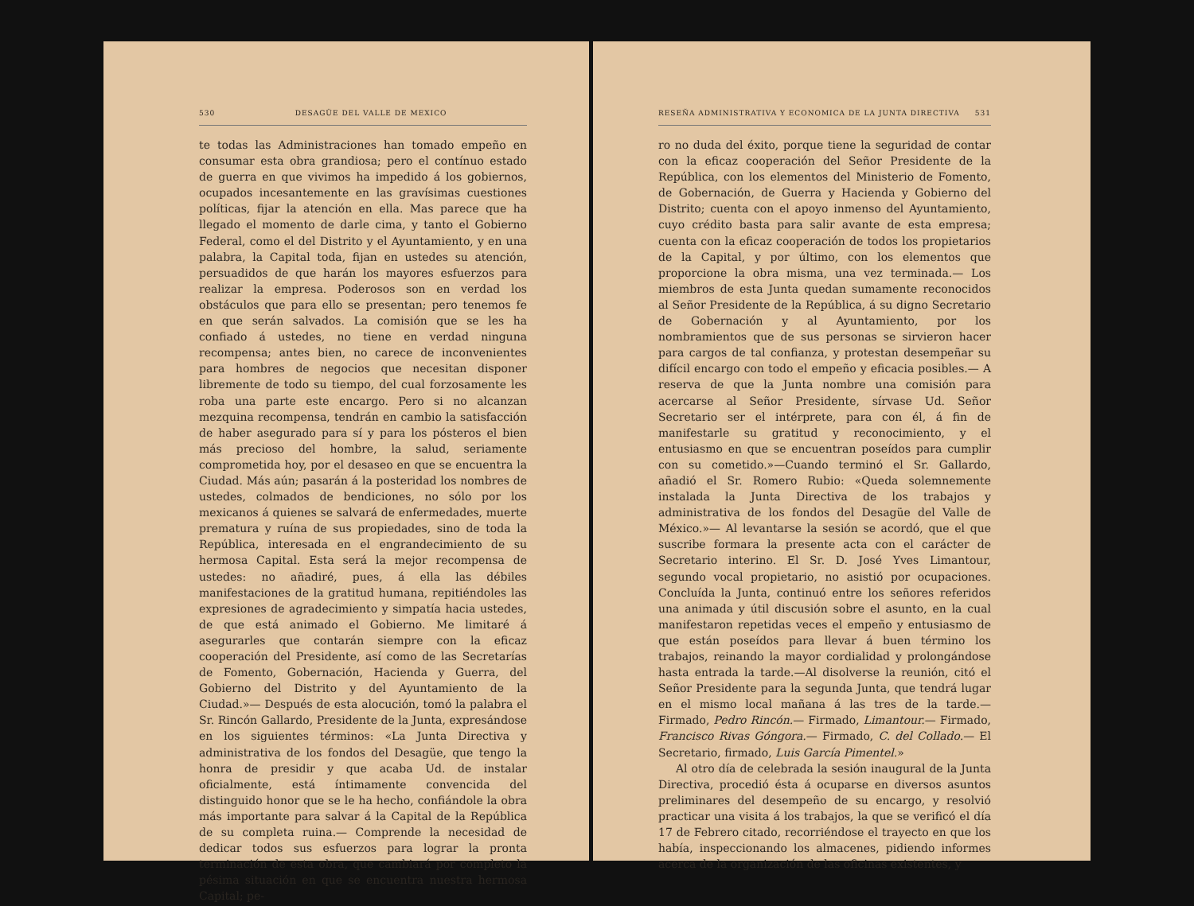530 DESAGÜE DEL VALLE DE MEXICO
te todas las Administraciones han tomado empeño en consumar esta obra grandiosa; pero el contínuo estado de guerra en que vivimos ha impedido á los gobiernos, ocupados incesantemente en las gravísimas cuestiones políticas, fijar la atención en ella. Mas parece que ha llegado el momento de darle cima, y tanto el Gobierno Federal, como el del Distrito y el Ayuntamiento, y en una palabra, la Capital toda, fijan en ustedes su atención, persuadidos de que harán los mayores esfuerzos para realizar la empresa. Poderosos son en verdad los obstáculos que para ello se presentan; pero tenemos fe en que serán salvados. La comisión que se les ha confiado á ustedes, no tiene en verdad ninguna recompensa; antes bien, no carece de inconvenientes para hombres de negocios que necesitan disponer libremente de todo su tiempo, del cual forzosamente les roba una parte este encargo. Pero si no alcanzan mezquina recompensa, tendrán en cambio la satisfacción de haber asegurado para sí y para los pósteros el bien más precioso del hombre, la salud, seriamente comprometida hoy, por el desaseo en que se encuentra la Ciudad. Más aún; pasarán á la posteridad los nombres de ustedes, colmados de bendiciones, no sólo por los mexicanos á quienes se salvará de enfermedades, muerte prematura y ruína de sus propiedades, sino de toda la República, interesada en el engrandecimiento de su hermosa Capital. Esta será la mejor recompensa de ustedes: no añadiré, pues, á ella las débiles manifestaciones de la gratitud humana, repitiéndoles las expresiones de agradecimiento y simpatía hacia ustedes, de que está animado el Gobierno. Me limitaré á asegurarles que contarán siempre con la eficaz cooperación del Presidente, así como de las Secretarías de Fomento, Gobernación, Hacienda y Guerra, del Gobierno del Distrito y del Ayuntamiento de la Ciudad.»— Después de esta alocución, tomó la palabra el Sr. Rincón Gallardo, Presidente de la Junta, expresándose en los siguientes términos: «La Junta Directiva y administrativa de los fondos del Desagüe, que tengo la honra de presidir y que acaba Ud. de instalar oficialmente, está íntimamente convencida del distinguido honor que se le ha hecho, confiándole la obra más importante para salvar á la Capital de la República de su completa ruina.— Comprende la necesidad de dedicar todos sus esfuerzos para lograr la pronta terminación de esta obra, que cambiará por completo la pésima situación en que se encuentra nuestra hermosa Capital; pe-
RESEÑA ADMINISTRATIVA Y ECONOMICA DE LA JUNTA DIRECTIVA 531
ro no duda del éxito, porque tiene la seguridad de contar con la eficaz cooperación del Señor Presidente de la República, con los elementos del Ministerio de Fomento, de Gobernación, de Guerra y Hacienda y Gobierno del Distrito; cuenta con el apoyo inmenso del Ayuntamiento, cuyo crédito basta para salir avante de esta empresa; cuenta con la eficaz cooperación de todos los propietarios de la Capital, y por último, con los elementos que proporcione la obra misma, una vez terminada.— Los miembros de esta Junta quedan sumamente reconocidos al Señor Presidente de la República, á su digno Secretario de Gobernación y al Ayuntamiento, por los nombramientos que de sus personas se sirvieron hacer para cargos de tal confianza, y protestan desempeñar su difícil encargo con todo el empeño y eficacia posibles.— A reserva de que la Junta nombre una comisión para acercarse al Señor Presidente, sírvase Ud. Señor Secretario ser el intérprete, para con él, á fin de manifestarle su gratitud y reconocimiento, y el entusiasmo en que se encuentran poseídos para cumplir con su cometido.»—Cuando terminó el Sr. Gallardo, añadió el Sr. Romero Rubio: «Queda solemnemente instalada la Junta Directiva de los trabajos y administrativa de los fondos del Desagüe del Valle de México.»— Al levantarse la sesión se acordó, que el que suscribe formara la presente acta con el carácter de Secretario interino. El Sr. D. José Yves Limantour, segundo vocal propietario, no asistió por ocupaciones. Concluída la Junta, continuó entre los señores referidos una animada y útil discusión sobre el asunto, en la cual manifestaron repetidas veces el empeño y entusiasmo de que están poseídos para llevar á buen término los trabajos, reinando la mayor cordialidad y prolongándose hasta entrada la tarde.—Al disolverse la reunión, citó el Señor Presidente para la segunda Junta, que tendrá lugar en el mismo local mañana á las tres de la tarde.— Firmado, Pedro Rincón.— Firmado, Limantour.— Firmado, Francisco Rivas Góngora.— Firmado, C. del Collado.— El Secretario, firmado, Luis García Pimentel.»
Al otro día de celebrada la sesión inaugural de la Junta Directiva, procedió ésta á ocuparse en diversos asuntos preliminares del desempeño de su encargo, y resolvió practicar una visita á los trabajos, la que se verificó el día 17 de Febrero citado, recorriéndose el trayecto en que los había, inspeccionando los almacenes, pidiendo informes acerca de la organización de las oficinas existentes, y